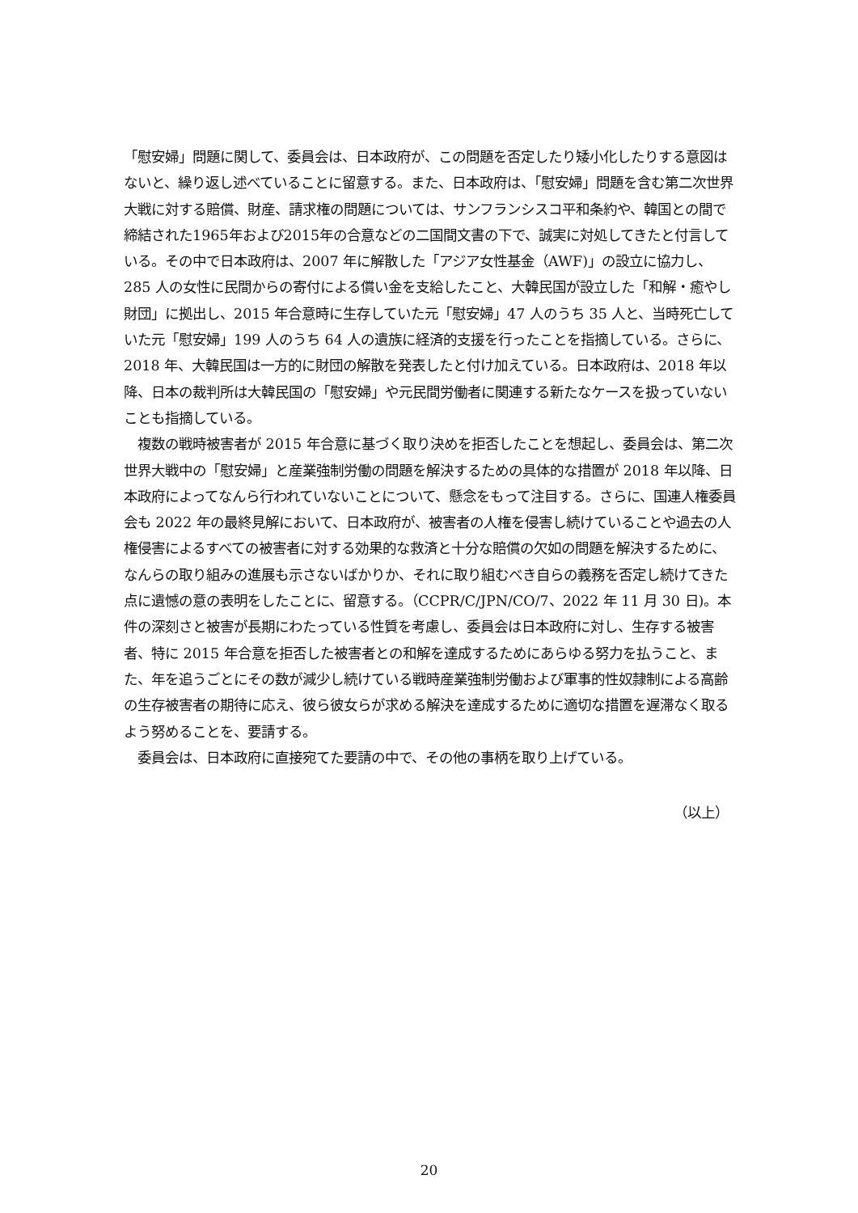「慰安婦」問題に関して、委員会は、日本政府が、この問題を否定したり矮小化したりする意図はないと、繰り返し述べていることに留意する。また、日本政府は、「慰安婦」問題を含む第二次世界大戦に対する賠償、財産、請求権の問題については、サンフランシスコ平和条約や、韓国との間で締結された1965年および2015年の合意などの二国間文書の下で、誠実に対処してきたと付言している。その中で日本政府は、2007 年に解散した「アジア女性基金（AWF)」の設立に協力し、285 人の女性に民間からの寄付による償い金を支給したこと、大韓民国が設立した「和解・癒やし財団」に拠出し、2015 年合意時に生存していた元「慰安婦」47 人のうち 35 人と、当時死亡していた元「慰安婦」199 人のうち 64 人の遺族に経済的支援を行ったことを指摘している。さらに、2018 年、大韓民国は一方的に財団の解散を発表したと付け加えている。日本政府は、2018 年以降、日本の裁判所は大韓民国の「慰安婦」や元民間労働者に関連する新たなケースを扱っていないことも指摘している。
　複数の戦時被害者が 2015 年合意に基づく取り決めを拒否したことを想起し、委員会は、第二次世界大戦中の「慰安婦」と産業強制労働の問題を解決するための具体的な措置が 2018 年以降、日本政府によってなんら行われていないことについて、懸念をもって注目する。さらに、国連人権委員会も 2022 年の最終見解において、日本政府が、被害者の人権を侵害し続けていることや過去の人権侵害によるすべての被害者に対する効果的な救済と十分な賠償の欠如の問題を解決するために、なんらの取り組みの進展も示さないばかりか、それに取り組むべき自らの義務を否定し続けてきた点に遺憾の意の表明をしたことに、留意する。（CCPR/C/JPN/CO/7、2022 年 11 月 30 日)。本件の深刻さと被害が長期にわたっている性質を考慮し、委員会は日本政府に対し、生存する被害者、特に 2015 年合意を拒否した被害者との和解を達成するためにあらゆる努力を払うこと、また、年を追うごとにその数が減少し続けている戦時産業強制労働および軍事的性奴隷制による高齢の生存被害者の期待に応え、彼ら彼女らが求める解決を達成するために適切な措置を遅滞なく取るよう努めることを、要請する。
　委員会は、日本政府に直接宛てた要請の中で、その他の事柄を取り上げている。
（以上）
20